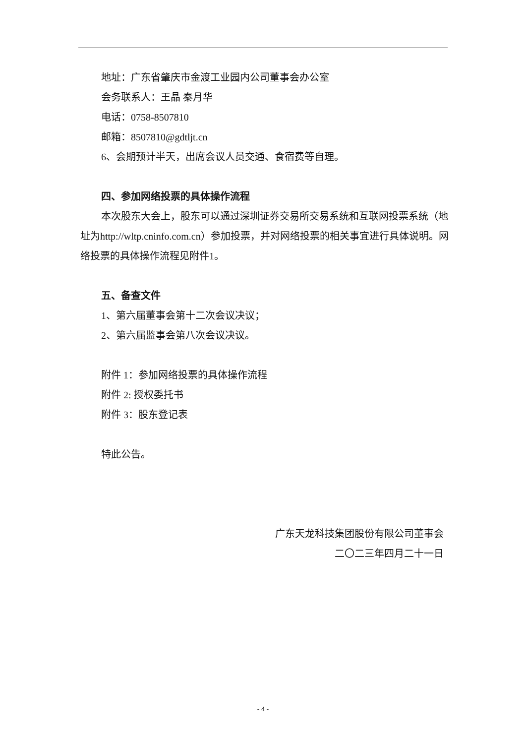地址：广东省肇庆市金渡工业园内公司董事会办公室
会务联系人：王晶 秦月华
电话：0758-8507810
邮箱：8507810@gdtljt.cn
6、会期预计半天，出席会议人员交通、食宿费等自理。
四、参加网络投票的具体操作流程
本次股东大会上，股东可以通过深圳证券交易所交易系统和互联网投票系统（地址为http://wltp.cninfo.com.cn）参加投票，并对网络投票的相关事宜进行具体说明。网络投票的具体操作流程见附件1。
五、备查文件
1、第六届董事会第十二次会议决议；
2、第六届监事会第八次会议决议。
附件 1：参加网络投票的具体操作流程
附件 2: 授权委托书
附件 3：股东登记表
特此公告。
广东天龙科技集团股份有限公司董事会
二〇二三年四月二十一日
- 4 -